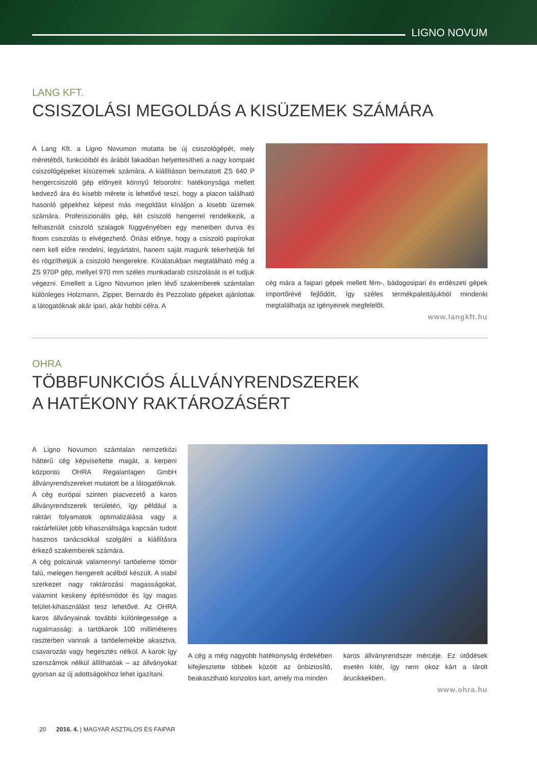LIGNO NOVUM
LANG KFT.
CSISZOLÁSI MEGOLDÁS A KISÜZEMEK SZÁMÁRA
A Lang Kft. a Ligno Novumon mutatta be új csiszológépét, mely méretéből, funkcióiból és árából fakadóan helyettesítheti a nagy kompakt csiszológépeket kisüzemek számára. A kiállításon bemutatott ZS 640 P hengercsiszoló gép előnyeit könnyű felsorolni: hatékonysága mellett kedvező ára és kisebb mérete is lehetővé teszi, hogy a piacon található hasonló gépekhez képest más megoldást kínáljon a kisebb üzemek számára. Professzionális gép, két csiszoló hengerrel rendelkezik, a felhasznált csiszoló szalagok függvényében egy menetben durva és finom csiszolás is elvégezhető. Óriási előnye, hogy a csiszoló papírokat nem kell előre rendelni, legyártatni, hanem saját magunk tekerhetjük fel és rögzíthetjük a csiszoló hengerekre. Kínálatukban megtalálható még a ZS 970P gép, mellyel 970 mm széles munkadarab csiszolását is el tudjuk végezni. Emellett a Ligno Novumon jelen lévő szakemberek számtalan különleges Holzmann, Zipper, Bernardo és Pezzolato gépeket ajánlottak a látogatóknak akár ipari, akár hobbi célra. A
cég mára a faipari gépek mellett fém-, bádogosipari és erdészeti gépek importőrévé fejlődött, így széles termékpalettájukból mindenki megtalálhatja az igényeinek megfelelőt.
www.langkft.hu
OHRA
TÖBBFUNKCIÓS ÁLLVÁNYRENDSZEREK
A HATÉKONY RAKTÁROZÁSÉRT
A Ligno Novumon számtalan nemzetközi hátterű cég képviseltette magát, a kerpeni központú OHRA Regalanlagen GmbH állványrendszereket mutatott be a látogatóknak. A cég európai szinten piacvezető a karos állványrendszerek területén, így például a raktári folyamatok optimalizálása vagy a raktárfelület jobb kihasználtsága kapcsán tudott hasznos tanácsokkal szolgálni a kiállításra érkező szakemberek számára.
A cég polcainak valamennyi tartóeleme tömör falú, melegen hengerelt acélból készült. A stabil szerkezet nagy raktározási magasságokat, valamint keskeny építésmódot és így magas felület-kihasználást tesz lehetővé. Az OHRA karos állványainak további különlegessége a rugalmasság: a tartókarok 100 milliméteres raszterben vannak a tartóelemekbe akasztva, csavarozás vagy hegesztés nélkül. A karok így szerszámok nélkül állíthatóak – az állványokat gyorsan az új adottságokhoz lehet igazítani.
A cég a még nagyobb hatékonyság érdekében kifejlesztette többek között az önbiztosító, beakasztható konzolos kart, amely ma minden
karos állványrendszer mércéje. Ez ütődések esetén kitér, így nem okoz kárt a tárolt árucikkekben.
www.ohra.hu
20 2016. 4. | MAGYAR ASZTALOS ÉS FAIPAR